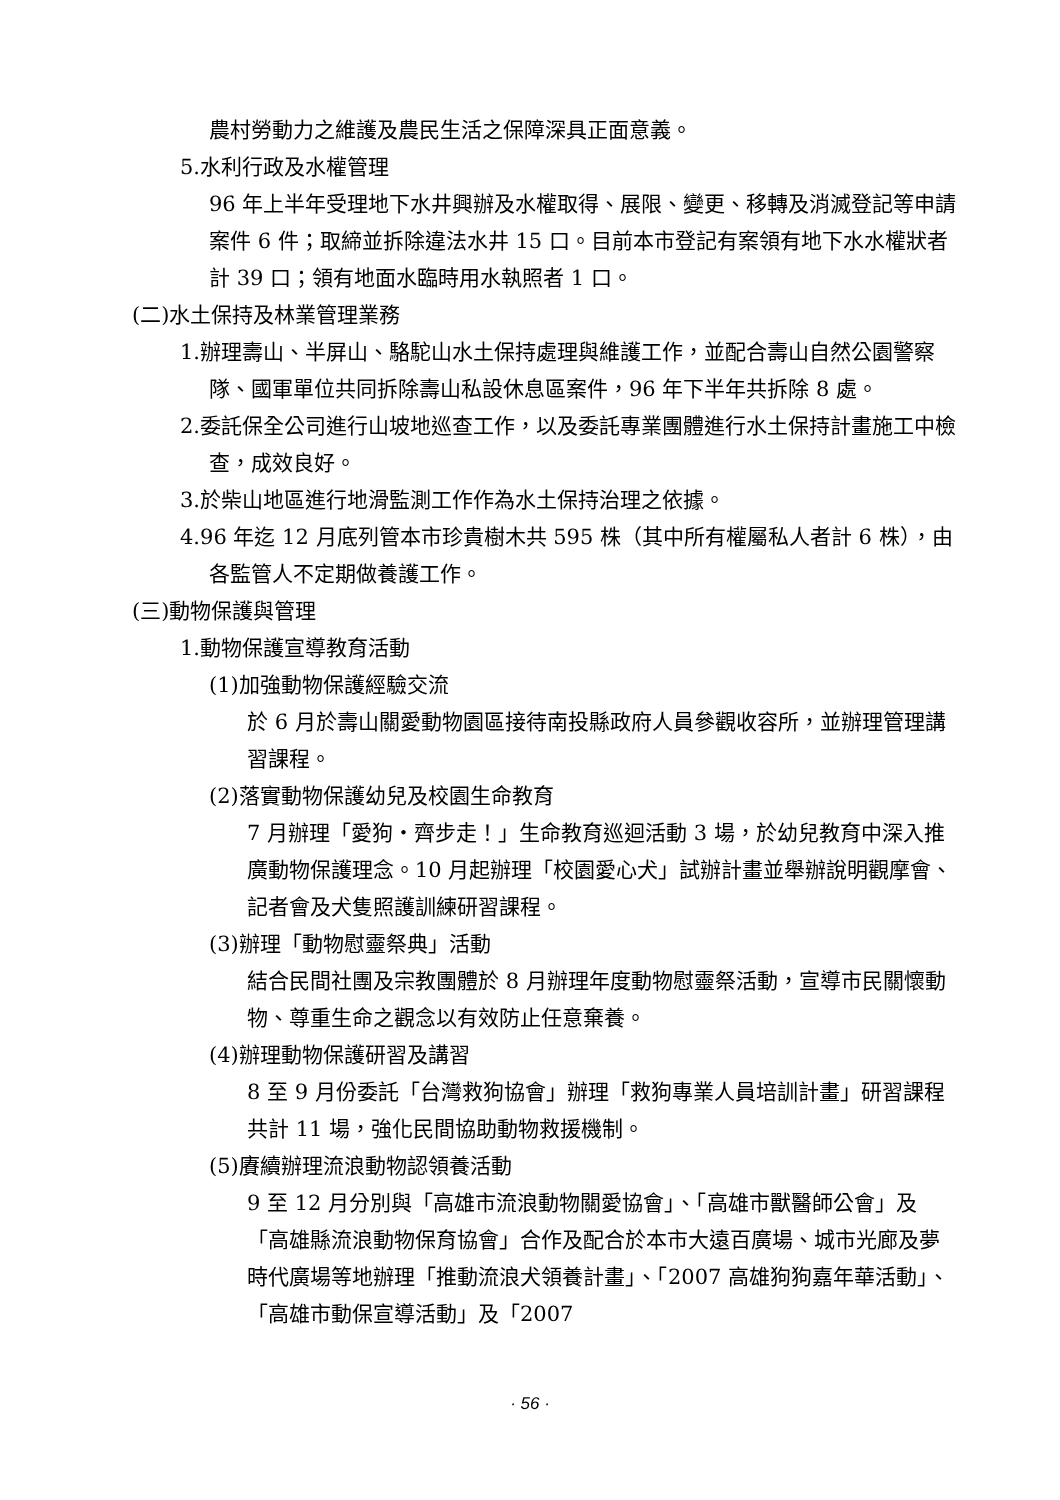農村勞動力之維護及農民生活之保障深具正面意義。
5.水利行政及水權管理
96 年上半年受理地下水井興辦及水權取得、展限、變更、移轉及消滅登記等申請案件 6 件；取締並拆除違法水井 15 口。目前本市登記有案領有地下水水權狀者計 39 口；領有地面水臨時用水執照者 1 口。
(二)水土保持及林業管理業務
1.辦理壽山、半屏山、駱駝山水土保持處理與維護工作，並配合壽山自然公園警察隊、國軍單位共同拆除壽山私設休息區案件，96 年下半年共拆除 8 處。
2.委託保全公司進行山坡地巡查工作，以及委託專業團體進行水土保持計畫施工中檢查，成效良好。
3.於柴山地區進行地滑監測工作作為水土保持治理之依據。
4.96 年迄 12 月底列管本市珍貴樹木共 595 株（其中所有權屬私人者計 6 株），由各監管人不定期做養護工作。
(三)動物保護與管理
1.動物保護宣導教育活動
(1)加強動物保護經驗交流
於 6 月於壽山關愛動物園區接待南投縣政府人員參觀收容所，並辦理管理講習課程。
(2)落實動物保護幼兒及校園生命教育
7 月辦理「愛狗‧齊步走！」生命教育巡迴活動 3 場，於幼兒教育中深入推廣動物保護理念。10 月起辦理「校園愛心犬」試辦計畫並舉辦說明觀摩會、記者會及犬隻照護訓練研習課程。
(3)辦理「動物慰靈祭典」活動
結合民間社團及宗教團體於 8 月辦理年度動物慰靈祭活動，宣導市民關懷動物、尊重生命之觀念以有效防止任意棄養。
(4)辦理動物保護研習及講習
8 至 9 月份委託「台灣救狗協會」辦理「救狗專業人員培訓計畫」研習課程共計 11 場，強化民間協助動物救援機制。
(5)賡續辦理流浪動物認領養活動
9 至 12 月分別與「高雄市流浪動物關愛協會」、「高雄市獸醫師公會」及「高雄縣流浪動物保育協會」合作及配合於本市大遠百廣場、城市光廊及夢時代廣場等地辦理「推動流浪犬領養計畫」、「2007 高雄狗狗嘉年華活動」、「高雄市動保宣導活動」及「2007
· 56 ·